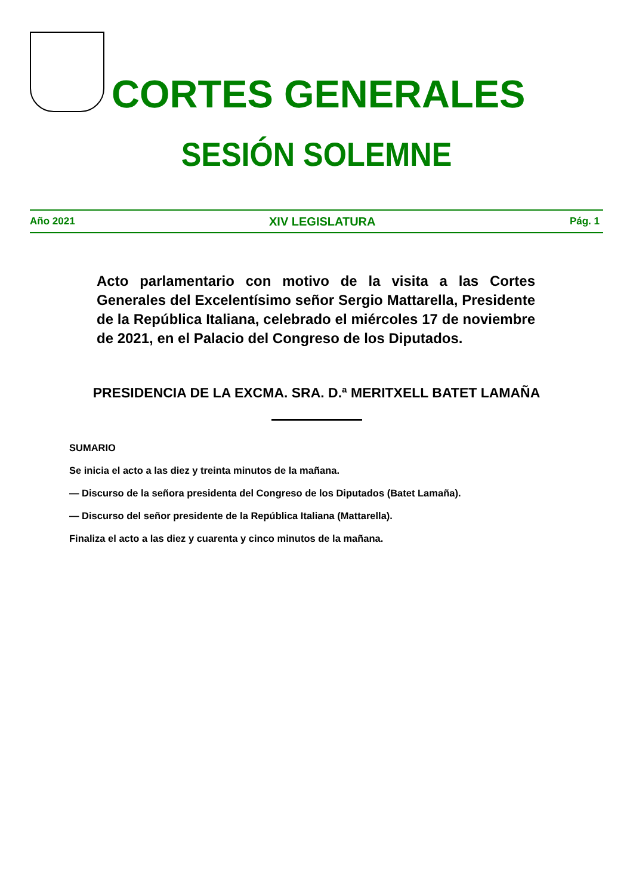CORTES GENERALES
SESIÓN SOLEMNE
Año 2021 XIV LEGISLATURA Pág. 1
Acto parlamentario con motivo de la visita a las Cortes Generales del Excelentísimo señor Sergio Mattarella, Presidente de la República Italiana, celebrado el miércoles 17 de noviembre de 2021, en el Palacio del Congreso de los Diputados.
PRESIDENCIA DE LA EXCMA. SRA. D.ª MERITXELL BATET LAMAÑA
SUMARIO
Se inicia el acto a las diez y treinta minutos de la mañana.
— Discurso de la señora presidenta del Congreso de los Diputados (Batet Lamaña).
— Discurso del señor presidente de la República Italiana (Mattarella).
Finaliza el acto a las diez y cuarenta y cinco minutos de la mañana.